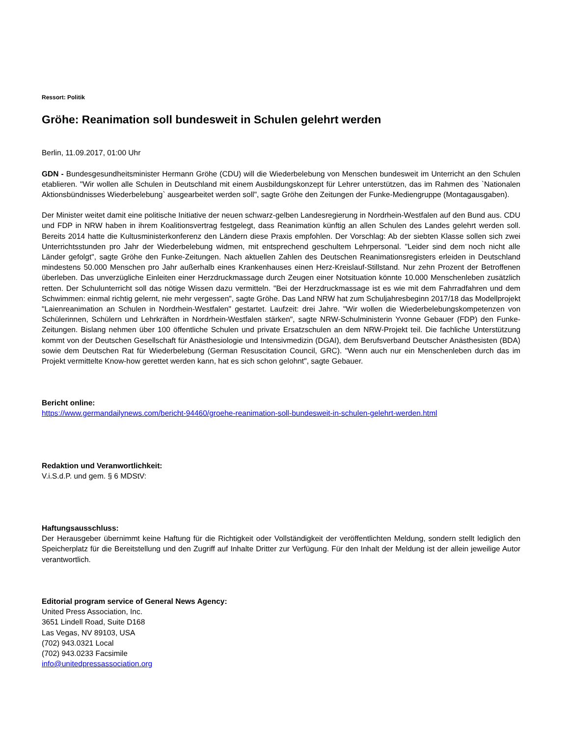Ressort: Politik
Gröhe: Reanimation soll bundesweit in Schulen gelehrt werden
Berlin, 11.09.2017, 01:00 Uhr
GDN - Bundesgesundheitsminister Hermann Gröhe (CDU) will die Wiederbelebung von Menschen bundesweit im Unterricht an den Schulen etablieren. "Wir wollen alle Schulen in Deutschland mit einem Ausbildungskonzept für Lehrer unterstützen, das im Rahmen des `Nationalen Aktionsbündnisses Wiederbelebung` ausgearbeitet werden soll", sagte Gröhe den Zeitungen der Funke-Mediengruppe (Montagausgaben).
Der Minister weitet damit eine politische Initiative der neuen schwarz-gelben Landesregierung in Nordrhein-Westfalen auf den Bund aus. CDU und FDP in NRW haben in ihrem Koalitionsvertrag festgelegt, dass Reanimation künftig an allen Schulen des Landes gelehrt werden soll. Bereits 2014 hatte die Kultusministerkonferenz den Ländern diese Praxis empfohlen. Der Vorschlag: Ab der siebten Klasse sollen sich zwei Unterrichtsstunden pro Jahr der Wiederbelebung widmen, mit entsprechend geschultem Lehrpersonal. "Leider sind dem noch nicht alle Länder gefolgt", sagte Gröhe den Funke-Zeitungen. Nach aktuellen Zahlen des Deutschen Reanimationsregisters erleiden in Deutschland mindestens 50.000 Menschen pro Jahr außerhalb eines Krankenhauses einen Herz-Kreislauf-Stillstand. Nur zehn Prozent der Betroffenen überleben. Das unverzügliche Einleiten einer Herzdruckmassage durch Zeugen einer Notsituation könnte 10.000 Menschenleben zusätzlich retten. Der Schulunterricht soll das nötige Wissen dazu vermitteln. "Bei der Herzdruckmassage ist es wie mit dem Fahrradfahren und dem Schwimmen: einmal richtig gelernt, nie mehr vergessen", sagte Gröhe. Das Land NRW hat zum Schuljahresbeginn 2017/18 das Modellprojekt "Laienreanimation an Schulen in Nordrhein-Westfalen" gestartet. Laufzeit: drei Jahre. "Wir wollen die Wiederbelebungskompetenzen von Schülerinnen, Schülern und Lehrkräften in Nordrhein-Westfalen stärken", sagte NRW-Schulministerin Yvonne Gebauer (FDP) den Funke-Zeitungen. Bislang nehmen über 100 öffentliche Schulen und private Ersatzschulen an dem NRW-Projekt teil. Die fachliche Unterstützung kommt von der Deutschen Gesellschaft für Anästhesiologie und Intensivmedizin (DGAI), dem Berufsverband Deutscher Anästhesisten (BDA) sowie dem Deutschen Rat für Wiederbelebung (German Resuscitation Council, GRC). "Wenn auch nur ein Menschenleben durch das im Projekt vermittelte Know-how gerettet werden kann, hat es sich schon gelohnt", sagte Gebauer.
Bericht online:
https://www.germandailynews.com/bericht-94460/groehe-reanimation-soll-bundesweit-in-schulen-gelehrt-werden.html
Redaktion und Veranwortlichkeit:
V.i.S.d.P. und gem. § 6 MDStV:
Haftungsausschluss:
Der Herausgeber übernimmt keine Haftung für die Richtigkeit oder Vollständigkeit der veröffentlichten Meldung, sondern stellt lediglich den Speicherplatz für die Bereitstellung und den Zugriff auf Inhalte Dritter zur Verfügung. Für den Inhalt der Meldung ist der allein jeweilige Autor verantwortlich.
Editorial program service of General News Agency:
United Press Association, Inc.
3651 Lindell Road, Suite D168
Las Vegas, NV 89103, USA
(702) 943.0321 Local
(702) 943.0233 Facsimile
info@unitedpressassociation.org